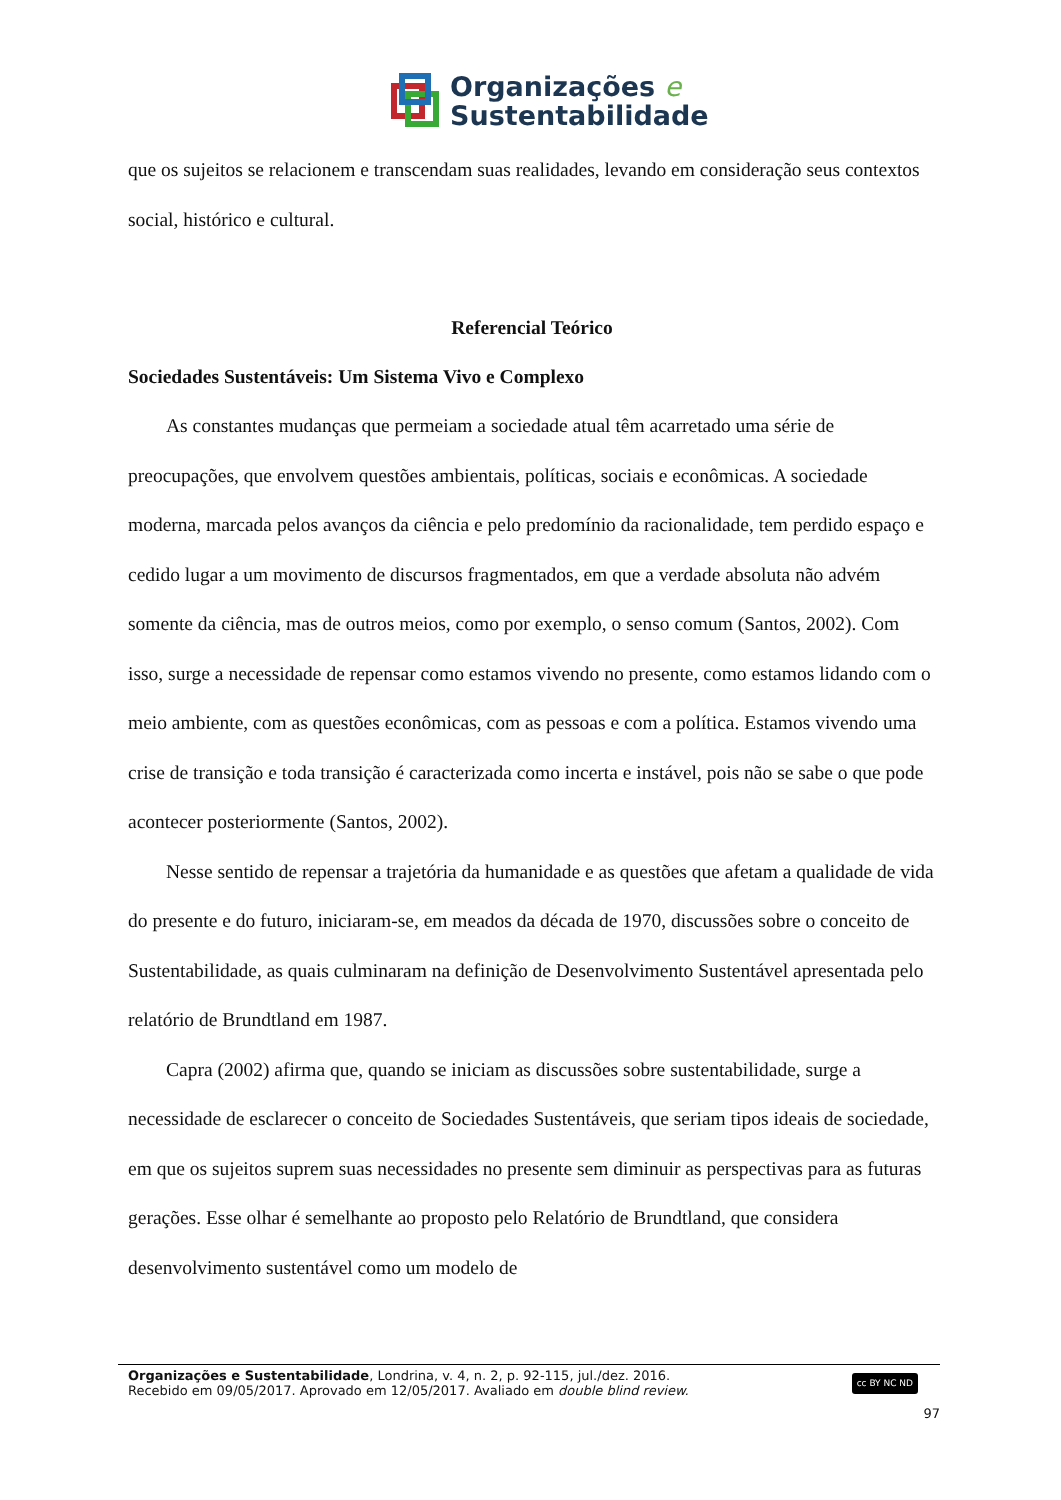Organizações e
Sustentabilidade
que os sujeitos se relacionem e transcendam suas realidades, levando em consideração seus contextos social, histórico e cultural.
Referencial Teórico
Sociedades Sustentáveis: Um Sistema Vivo e Complexo
As constantes mudanças que permeiam a sociedade atual têm acarretado uma série de preocupações, que envolvem questões ambientais, políticas, sociais e econômicas. A sociedade moderna, marcada pelos avanços da ciência e pelo predomínio da racionalidade, tem perdido espaço e cedido lugar a um movimento de discursos fragmentados, em que a verdade absoluta não advém somente da ciência, mas de outros meios, como por exemplo, o senso comum (Santos, 2002). Com isso, surge a necessidade de repensar como estamos vivendo no presente, como estamos lidando com o meio ambiente, com as questões econômicas, com as pessoas e com a política. Estamos vivendo uma crise de transição e toda transição é caracterizada como incerta e instável, pois não se sabe o que pode acontecer posteriormente (Santos, 2002).
Nesse sentido de repensar a trajetória da humanidade e as questões que afetam a qualidade de vida do presente e do futuro, iniciaram-se, em meados da década de 1970, discussões sobre o conceito de Sustentabilidade, as quais culminaram na definição de Desenvolvimento Sustentável apresentada pelo relatório de Brundtland em 1987.
Capra (2002) afirma que, quando se iniciam as discussões sobre sustentabilidade, surge a necessidade de esclarecer o conceito de Sociedades Sustentáveis, que seriam tipos ideais de sociedade, em que os sujeitos suprem suas necessidades no presente sem diminuir as perspectivas para as futuras gerações. Esse olhar é semelhante ao proposto pelo Relatório de Brundtland, que considera desenvolvimento sustentável como um modelo de
Organizações e Sustentabilidade, Londrina, v. 4, n. 2, p. 92-115, jul./dez. 2016.
Recebido em 09/05/2017. Aprovado em 12/05/2017. Avaliado em double blind review.
cc BY NC ND
97